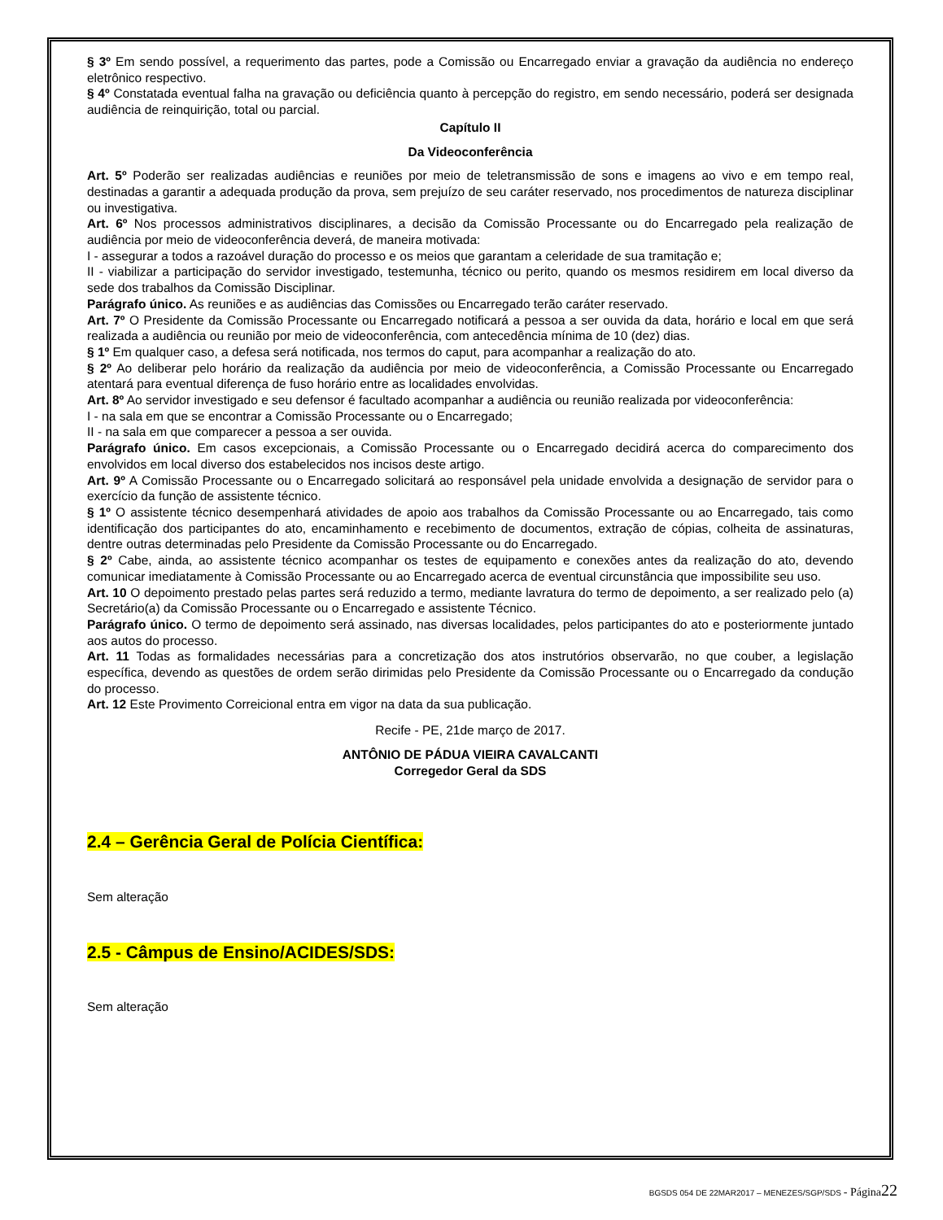§ 3º Em sendo possível, a requerimento das partes, pode a Comissão ou Encarregado enviar a gravação da audiência no endereço eletrônico respectivo.
§ 4º Constatada eventual falha na gravação ou deficiência quanto à percepção do registro, em sendo necessário, poderá ser designada audiência de reinquirição, total ou parcial.
Capítulo II
Da Videoconferência
Art. 5º Poderão ser realizadas audiências e reuniões por meio de teletransmissão de sons e imagens ao vivo e em tempo real, destinadas a garantir a adequada produção da prova, sem prejuízo de seu caráter reservado, nos procedimentos de natureza disciplinar ou investigativa.
Art. 6º Nos processos administrativos disciplinares, a decisão da Comissão Processante ou do Encarregado pela realização de audiência por meio de videoconferência deverá, de maneira motivada:
I - assegurar a todos a razoável duração do processo e os meios que garantam a celeridade de sua tramitação e;
II - viabilizar a participação do servidor investigado, testemunha, técnico ou perito, quando os mesmos residirem em local diverso da sede dos trabalhos da Comissão Disciplinar.
Parágrafo único. As reuniões e as audiências das Comissões ou Encarregado terão caráter reservado.
Art. 7º O Presidente da Comissão Processante ou Encarregado notificará a pessoa a ser ouvida da data, horário e local em que será realizada a audiência ou reunião por meio de videoconferência, com antecedência mínima de 10 (dez) dias.
§ 1º Em qualquer caso, a defesa será notificada, nos termos do caput, para acompanhar a realização do ato.
§ 2º Ao deliberar pelo horário da realização da audiência por meio de videoconferência, a Comissão Processante ou Encarregado atentará para eventual diferença de fuso horário entre as localidades envolvidas.
Art. 8º Ao servidor investigado e seu defensor é facultado acompanhar a audiência ou reunião realizada por videoconferência:
I - na sala em que se encontrar a Comissão Processante ou o Encarregado;
II - na sala em que comparecer a pessoa a ser ouvida.
Parágrafo único. Em casos excepcionais, a Comissão Processante ou o Encarregado decidirá acerca do comparecimento dos envolvidos em local diverso dos estabelecidos nos incisos deste artigo.
Art. 9º A Comissão Processante ou o Encarregado solicitará ao responsável pela unidade envolvida a designação de servidor para o exercício da função de assistente técnico.
§ 1º O assistente técnico desempenhará atividades de apoio aos trabalhos da Comissão Processante ou ao Encarregado, tais como identificação dos participantes do ato, encaminhamento e recebimento de documentos, extração de cópias, colheita de assinaturas, dentre outras determinadas pelo Presidente da Comissão Processante ou do Encarregado.
§ 2º Cabe, ainda, ao assistente técnico acompanhar os testes de equipamento e conexões antes da realização do ato, devendo comunicar imediatamente à Comissão Processante ou ao Encarregado acerca de eventual circunstância que impossibilite seu uso.
Art. 10 O depoimento prestado pelas partes será reduzido a termo, mediante lavratura do termo de depoimento, a ser realizado pelo (a) Secretário(a) da Comissão Processante ou o Encarregado e assistente Técnico.
Parágrafo único. O termo de depoimento será assinado, nas diversas localidades, pelos participantes do ato e posteriormente juntado aos autos do processo.
Art. 11 Todas as formalidades necessárias para a concretização dos atos instrutórios observarão, no que couber, a legislação específica, devendo as questões de ordem serão dirimidas pelo Presidente da Comissão Processante ou o Encarregado da condução do processo.
Art. 12 Este Provimento Correicional entra em vigor na data da sua publicação.
Recife - PE, 21de março de 2017.
ANTÔNIO DE PÁDUA VIEIRA CAVALCANTI
Corregedor Geral da SDS
2.4 – Gerência Geral de Polícia Científica:
Sem alteração
2.5 - Câmpus de Ensino/ACIDES/SDS:
Sem alteração
BGSDS 054 DE 22MAR2017 – MENEZES/SGP/SDS - Página 22